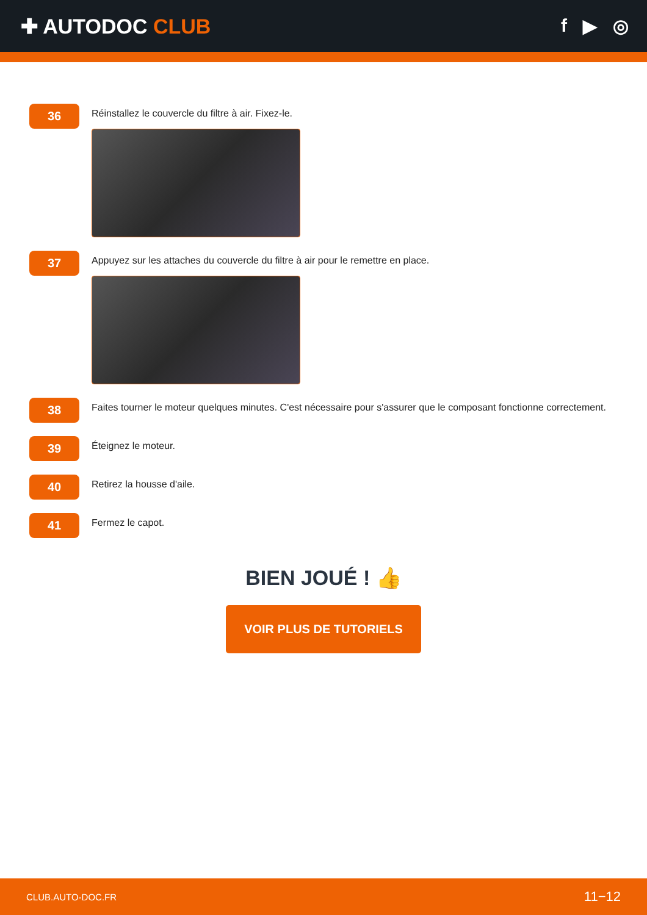✚ AUTODOC CLUB f ▶ ◎
36
Réinstallez le couvercle du filtre à air. Fixez-le.
37
Appuyez sur les attaches du couvercle du filtre à air pour le remettre en place.
38
Faites tourner le moteur quelques minutes. C'est nécessaire pour s'assurer que le composant fonctionne correctement.
39
Éteignez le moteur.
40
Retirez la housse d'aile.
41
Fermez le capot.
BIEN JOUÉ ! 👍
VOIR PLUS DE TUTORIELS
CLUB.AUTO-DOC.FR 11−12